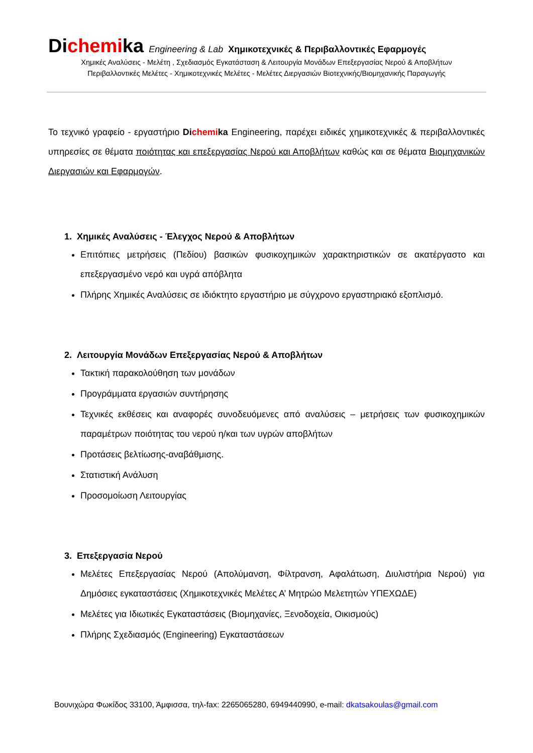Dichemika Engineering & Lab Χημικοτεχνικές & Περιβαλλοντικές Εφαρμογές
Χημικές Αναλύσεις - Μελέτη , Σχεδιασμός Εγκατάσταση & Λειτουργία Μονάδων Επεξεργασίας Νερού & Αποβλήτων
Περιβαλλοντικές Μελέτες - Χημικοτεχνικές Μελέτες - Μελέτες Διεργασιών Βιοτεχνικής/Βιομηχανικής Παραγωγής
Το τεχνικό γραφείο - εργαστήριο Dichemika Engineering, παρέχει ειδικές χημικοτεχνικές & περιβαλλοντικές υπηρεσίες σε θέματα ποιότητας και επεξεργασίας Νερού και Αποβλήτων καθώς και σε θέματα Βιομηχανικών Διεργασιών και Εφαρμογών.
1. Χημικές Αναλύσεις - Έλεγχος Νερού & Αποβλήτων
Επιτόπιες μετρήσεις (Πεδίου) βασικών φυσικοχημικών χαρακτηριστικών σε ακατέργαστο και επεξεργασμένο νερό και υγρά απόβλητα
Πλήρης Χημικές Αναλύσεις σε ιδιόκτητο εργαστήριο με σύγχρονο εργαστηριακό εξοπλισμό.
2. Λειτουργία Μονάδων Επεξεργασίας Νερού & Αποβλήτων
Τακτική παρακολούθηση των μονάδων
Προγράμματα εργασιών συντήρησης
Τεχνικές εκθέσεις και αναφορές συνοδευόμενες από αναλύσεις – μετρήσεις των φυσικοχημικών παραμέτρων ποιότητας του νερού η/και των υγρών αποβλήτων
Προτάσεις βελτίωσης-αναβάθμισης.
Στατιστική Ανάλυση
Προσομοίωση Λειτουργίας
3. Επεξεργασία Νερού
Μελέτες Επεξεργασίας Νερού (Απολύμανση, Φίλτρανση, Αφαλάτωση, Διυλιστήρια Νερού) για Δημόσιες εγκαταστάσεις (Χημικοτεχνικές Μελέτες Α’ Μητρώο Μελετητών ΥΠΕΧΩΔΕ)
Μελέτες για Ιδιωτικές Εγκαταστάσεις (Βιομηχανίες, Ξενοδοχεία, Οικισμούς)
Πλήρης Σχεδιασμός (Engineering) Εγκαταστάσεων
Βουνιχώρα Φωκίδος 33100, Άμφισσα, τηλ-fax: 2265065280, 6949440990, e-mail: dkatsakoulas@gmail.com